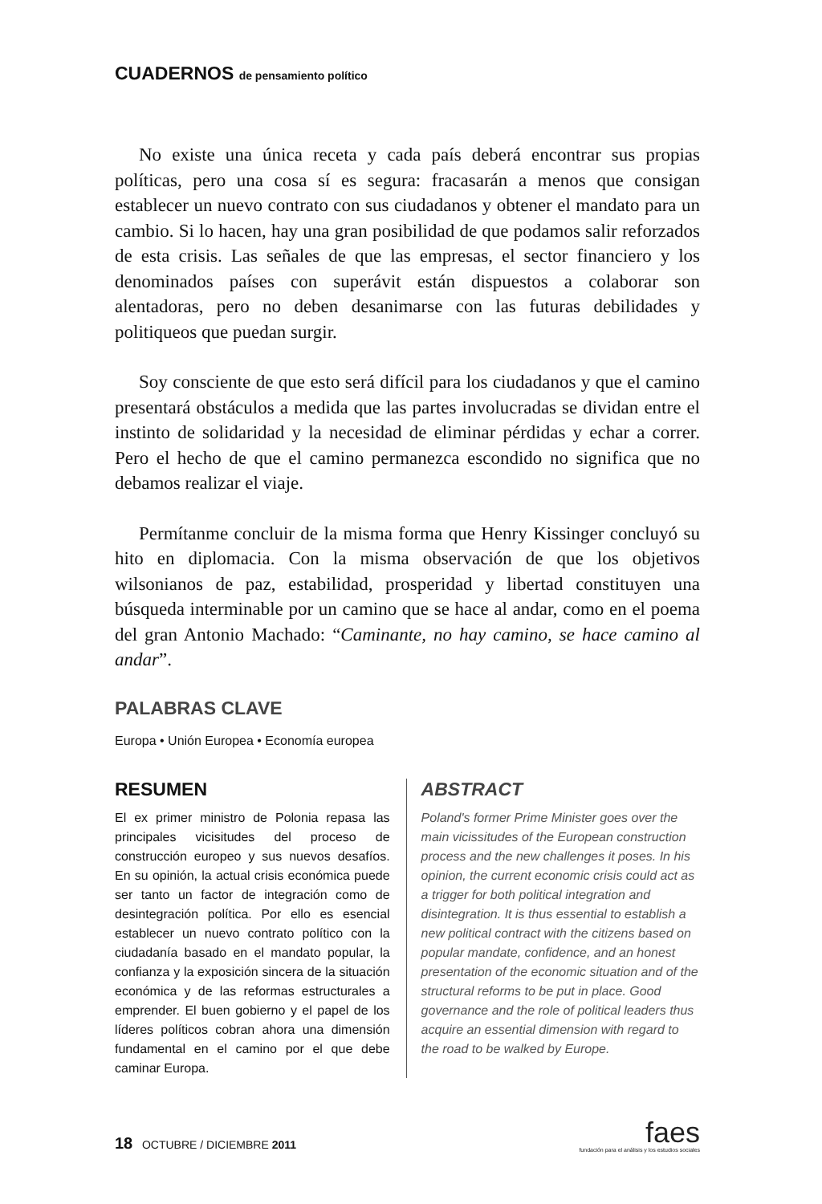CUADERNOS de pensamiento político
No existe una única receta y cada país deberá encontrar sus propias políticas, pero una cosa sí es segura: fracasarán a menos que consigan establecer un nuevo contrato con sus ciudadanos y obtener el mandato para un cambio. Si lo hacen, hay una gran posibilidad de que podamos salir reforzados de esta crisis. Las señales de que las empresas, el sector financiero y los denominados países con superávit están dispuestos a colaborar son alentadoras, pero no deben desanimarse con las futuras debilidades y politiqueos que puedan surgir.
Soy consciente de que esto será difícil para los ciudadanos y que el camino presentará obstáculos a medida que las partes involucradas se dividan entre el instinto de solidaridad y la necesidad de eliminar pérdidas y echar a correr. Pero el hecho de que el camino permanezca escondido no significa que no debamos realizar el viaje.
Permítanme concluir de la misma forma que Henry Kissinger concluyó su hito en diplomacia. Con la misma observación de que los objetivos wilsonianos de paz, estabilidad, prosperidad y libertad constituyen una búsqueda interminable por un camino que se hace al andar, como en el poema del gran Antonio Machado: “Caminante, no hay camino, se hace camino al andar”.
PALABRAS CLAVE
Europa • Unión Europea • Economía europea
RESUMEN
El ex primer ministro de Polonia repasa las principales vicisitudes del proceso de construcción europeo y sus nuevos desafíos. En su opinión, la actual crisis económica puede ser tanto un factor de integración como de desintegración política. Por ello es esencial establecer un nuevo contrato político con la ciudadanía basado en el mandato popular, la confianza y la exposición sincera de la situación económica y de las reformas estructurales a emprender. El buen gobierno y el papel de los líderes políticos cobran ahora una dimensión fundamental en el camino por el que debe caminar Europa.
ABSTRACT
Poland's former Prime Minister goes over the main vicissitudes of the European construction process and the new challenges it poses. In his opinion, the current economic crisis could act as a trigger for both political integration and disintegration. It is thus essential to establish a new political contract with the citizens based on popular mandate, confidence, and an honest presentation of the economic situation and of the structural reforms to be put in place. Good governance and the role of political leaders thus acquire an essential dimension with regard to the road to be walked by Europe.
18 OCTUBRE / DICIEMBRE 2011
faes
fundación para el análisis y los estudios sociales